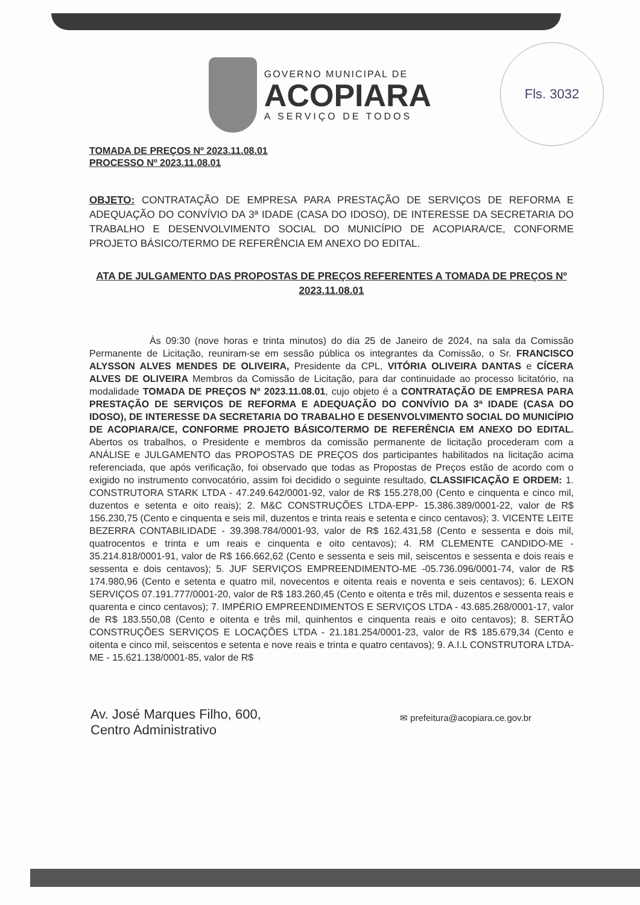Fls. 3032
GOVERNO MUNICIPAL DE
ACOPIARA
A SERVIÇO DE TODOS
TOMADA DE PREÇOS Nº 2023.11.08.01
PROCESSO Nº 2023.11.08.01
OBJETO: CONTRATAÇÃO DE EMPRESA PARA PRESTAÇÃO DE SERVIÇOS DE REFORMA E ADEQUAÇÃO DO CONVÍVIO DA 3ª IDADE (CASA DO IDOSO), DE INTERESSE DA SECRETARIA DO TRABALHO E DESENVOLVIMENTO SOCIAL DO MUNICÍPIO DE ACOPIARA/CE, CONFORME PROJETO BÁSICO/TERMO DE REFERÊNCIA EM ANEXO DO EDITAL.
ATA DE JULGAMENTO DAS PROPOSTAS DE PREÇOS REFERENTES A TOMADA DE PREÇOS Nº 2023.11.08.01
Às 09:30 (nove horas e trinta minutos) do dia 25 de Janeiro de 2024, na sala da Comissão Permanente de Licitação, reuniram-se em sessão pública os integrantes da Comissão, o Sr. FRANCISCO ALYSSON ALVES MENDES DE OLIVEIRA, Presidente da CPL, VITÓRIA OLIVEIRA DANTAS e CÍCERA ALVES DE OLIVEIRA Membros da Comissão de Licitação, para dar continuidade ao processo licitatório, na modalidade TOMADA DE PREÇOS Nº 2023.11.08.01, cujo objeto é a CONTRATAÇÃO DE EMPRESA PARA PRESTAÇÃO DE SERVIÇOS DE REFORMA E ADEQUAÇÃO DO CONVÍVIO DA 3ª IDADE (CASA DO IDOSO), DE INTERESSE DA SECRETARIA DO TRABALHO E DESENVOLVIMENTO SOCIAL DO MUNICÍPIO DE ACOPIARA/CE, CONFORME PROJETO BÁSICO/TERMO DE REFERÊNCIA EM ANEXO DO EDITAL. Abertos os trabalhos, o Presidente e membros da comissão permanente de licitação procederam com a ANÁLISE e JULGAMENTO das PROPOSTAS DE PREÇOS dos participantes habilitados na licitação acima referenciada, que após verificação, foi observado que todas as Propostas de Preços estão de acordo com o exigido no instrumento convocatório, assim foi decidido o seguinte resultado, CLASSIFICAÇÃO E ORDEM: 1. CONSTRUTORA STARK LTDA - 47.249.642/0001-92, valor de R$ 155.278,00 (Cento e cinquenta e cinco mil, duzentos e setenta e oito reais); 2. M&C CONSTRUÇÕES LTDA-EPP- 15.386.389/0001-22, valor de R$ 156.230,75 (Cento e cinquenta e seis mil, duzentos e trinta reais e setenta e cinco centavos); 3. VICENTE LEITE BEZERRA CONTABILIDADE - 39.398.784/0001-93, valor de R$ 162.431,58 (Cento e sessenta e dois mil, quatrocentos e trinta e um reais e cinquenta e oito centavos); 4. RM CLEMENTE CANDIDO-ME - 35.214.818/0001-91, valor de R$ 166.662,62 (Cento e sessenta e seis mil, seiscentos e sessenta e dois reais e sessenta e dois centavos); 5. JUF SERVIÇOS EMPREENDIMENTO-ME -05.736.096/0001-74, valor de R$ 174.980,96 (Cento e setenta e quatro mil, novecentos e oitenta reais e noventa e seis centavos); 6. LEXON SERVIÇOS 07.191.777/0001-20, valor de R$ 183.260,45 (Cento e oitenta e três mil, duzentos e sessenta reais e quarenta e cinco centavos); 7. IMPÉRIO EMPREENDIMENTOS E SERVIÇOS LTDA - 43.685.268/0001-17, valor de R$ 183.550,08 (Cento e oitenta e três mil, quinhentos e cinquenta reais e oito centavos); 8. SERTÃO CONSTRUÇÕES SERVIÇOS E LOCAÇÕES LTDA - 21.181.254/0001-23, valor de R$ 185.679,34 (Cento e oitenta e cinco mil, seiscentos e setenta e nove reais e trinta e quatro centavos); 9. A.I.L CONSTRUTORA LTDA-ME - 15.621.138/0001-85, valor de R$
Av. José Marques Filho, 600,
Centro Administrativo
✉ prefeitura@acopiara.ce.gov.br